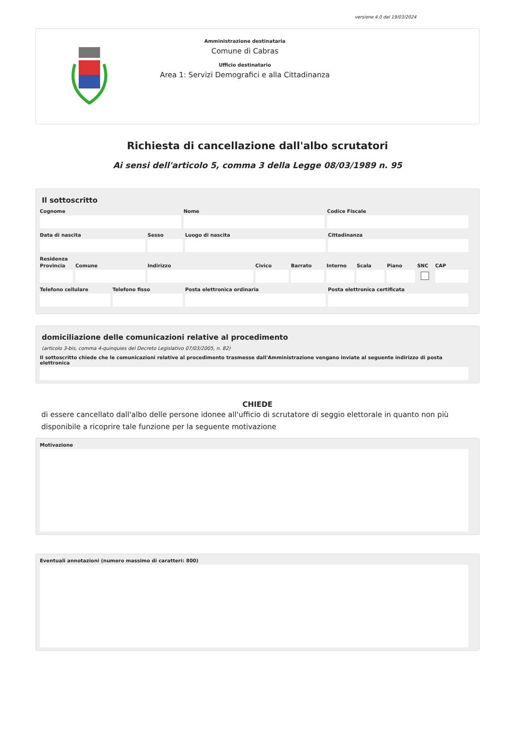versione 4.0 del 19/03/2024
Amministrazione destinataria
Comune di Cabras
Ufficio destinatario
Area 1: Servizi Demografici e alla Cittadinanza
Richiesta di cancellazione dall'albo scrutatori
Ai sensi dell'articolo 5, comma 3 della Legge 08/03/1989 n. 95
Il sottoscritto
Cognome Nome Codice Fiscale
Data di nascita Sesso Luogo di nascita Cittadinanza
Residenza
Provincia Comune Indirizzo Civico Barrato Interno Scala Piano SNC CAP
Telefono cellulare Telefono fisso Posta elettronica ordinaria Posta elettronica certificata
domiciliazione delle comunicazioni relative al procedimento
(articolo 3-bis, comma 4-quinquies del Decreto Legislativo 07/03/2005, n. 82)
Il sottoscritto chiede che le comunicazioni relative al procedimento trasmesse dall'Amministrazione vengano inviate al seguente indirizzo di posta elettronica
CHIEDE
di essere cancellato dall'albo delle persone idonee all'ufficio di scrutatore di seggio elettorale in quanto non più disponibile a ricoprire tale funzione per la seguente motivazione
Motivazione
Eventuali annotazioni (numero massimo di caratteri: 800)